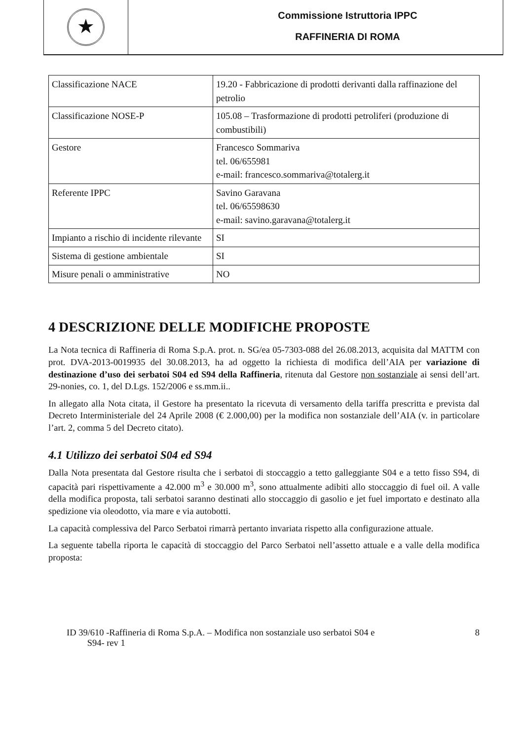★
Commissione Istruttoria IPPC
RAFFINERIA DI ROMA
| Classificazione NACE | 19.20 - Fabbricazione di prodotti derivanti dalla raffinazione del petrolio |
| Classificazione NOSE-P | 105.08 – Trasformazione di prodotti petroliferi (produzione di combustibili) |
| Gestore | Francesco Sommariva tel. 06/655981 e-mail: francesco.sommariva@totalerg.it |
| Referente IPPC | Savino Garavana tel. 06/65598630 e-mail: savino.garavana@totalerg.it |
| Impianto a rischio di incidente rilevante | SI |
| Sistema di gestione ambientale | SI |
| Misure penali o amministrative | NO |
4 DESCRIZIONE DELLE MODIFICHE PROPOSTE
La Nota tecnica di Raffineria di Roma S.p.A. prot. n. SG/ea 05-7303-088 del 26.08.2013, acquisita dal MATTM con prot. DVA-2013-0019935 del 30.08.2013, ha ad oggetto la richiesta di modifica dell’AIA per variazione di destinazione d’uso dei serbatoi S04 ed S94 della Raffineria, ritenuta dal Gestore non sostanziale ai sensi dell’art. 29-nonies, co. 1, del D.Lgs. 152/2006 e ss.mm.ii..
In allegato alla Nota citata, il Gestore ha presentato la ricevuta di versamento della tariffa prescritta e prevista dal Decreto Interministeriale del 24 Aprile 2008 (€ 2.000,00) per la modifica non sostanziale dell’AIA (v. in particolare l’art. 2, comma 5 del Decreto citato).
4.1 Utilizzo dei serbatoi S04 ed S94
Dalla Nota presentata dal Gestore risulta che i serbatoi di stoccaggio a tetto galleggiante S04 e a tetto fisso S94, di capacità pari rispettivamente a 42.000 m<sup>3</sup> e 30.000 m<sup>3</sup>, sono attualmente adibiti allo stoccaggio di fuel oil. A valle della modifica proposta, tali serbatoi saranno destinati allo stoccaggio di gasolio e jet fuel importato e destinato alla spedizione via oleodotto, via mare e via autobotti.
La capacità complessiva del Parco Serbatoi rimarrà pertanto invariata rispetto alla configurazione attuale.
La seguente tabella riporta le capacità di stoccaggio del Parco Serbatoi nell’assetto attuale e a valle della modifica proposta:
ID 39/610 -Raffineria di Roma S.p.A. – Modifica non sostanziale uso serbatoi S04 e
S94- rev 1
8